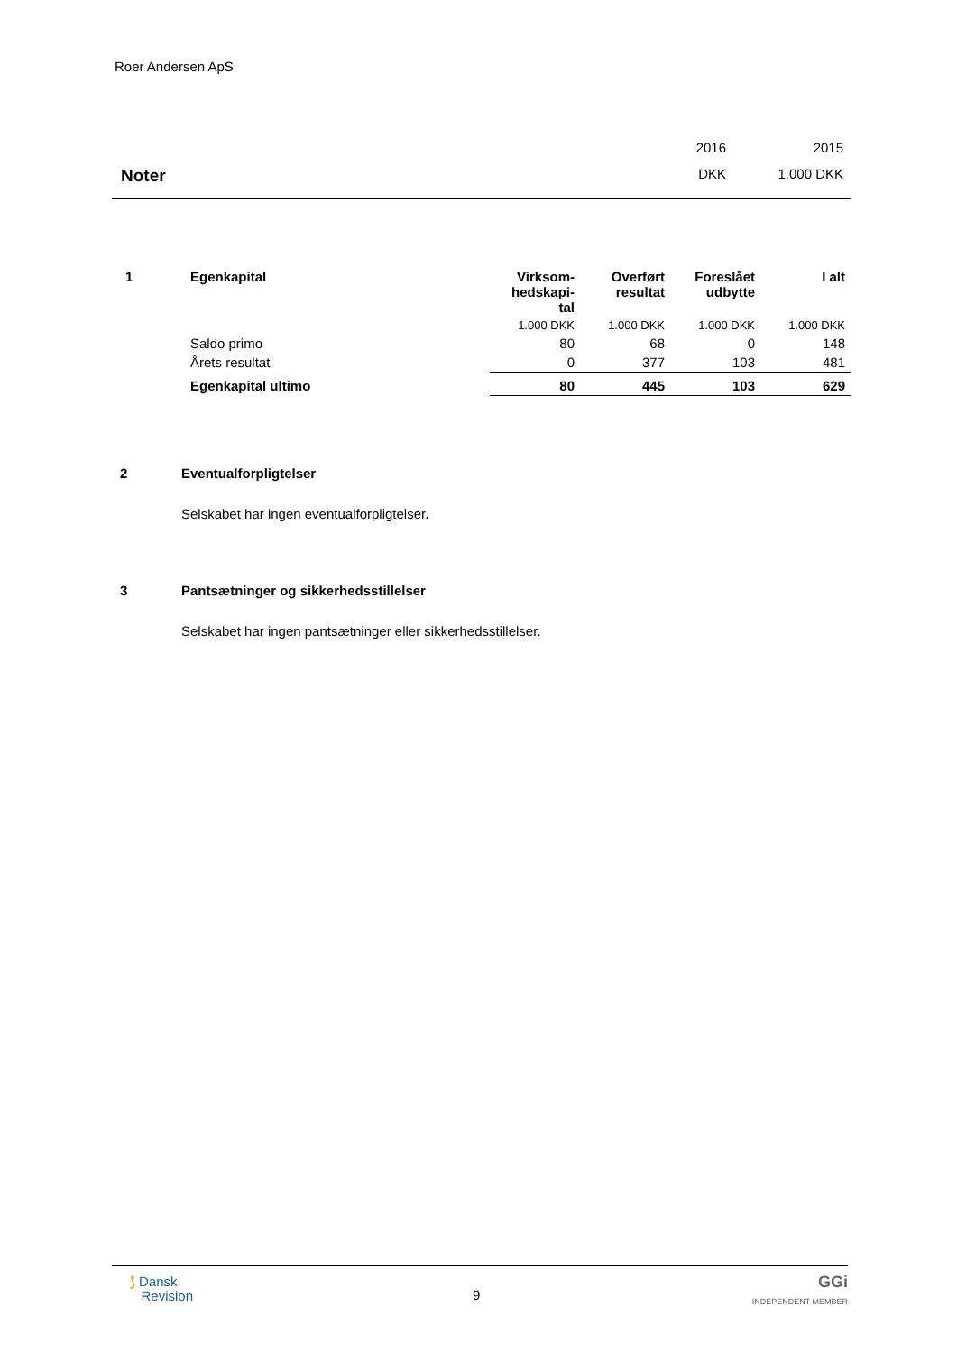Roer Andersen ApS
Noter
| 2016 | 2015 |
| DKK | 1.000 DKK |
| 1 | Egenkapital | Virksom- hedskapi- tal | Overført resultat | Foreslået udbytte | I alt |
| --- | --- | --- | --- | --- | --- |
| | | 1.000 DKK | 1.000 DKK | 1.000 DKK | 1.000 DKK |
| | Saldo primo | 80 | 68 | 0 | 148 |
| | Årets resultat | 0 | 377 | 103 | 481 |
| | Egenkapital ultimo | 80 | 445 | 103 | 629 |
2 Eventualforpligtelser
Selskabet har ingen eventualforpligtelser.
3 Pantsætninger og sikkerhedsstillelser
Selskabet har ingen pantsætninger eller sikkerhedsstillelser.
⟆ Dansk
Revision
9
GGi
INDEPENDENT MEMBER